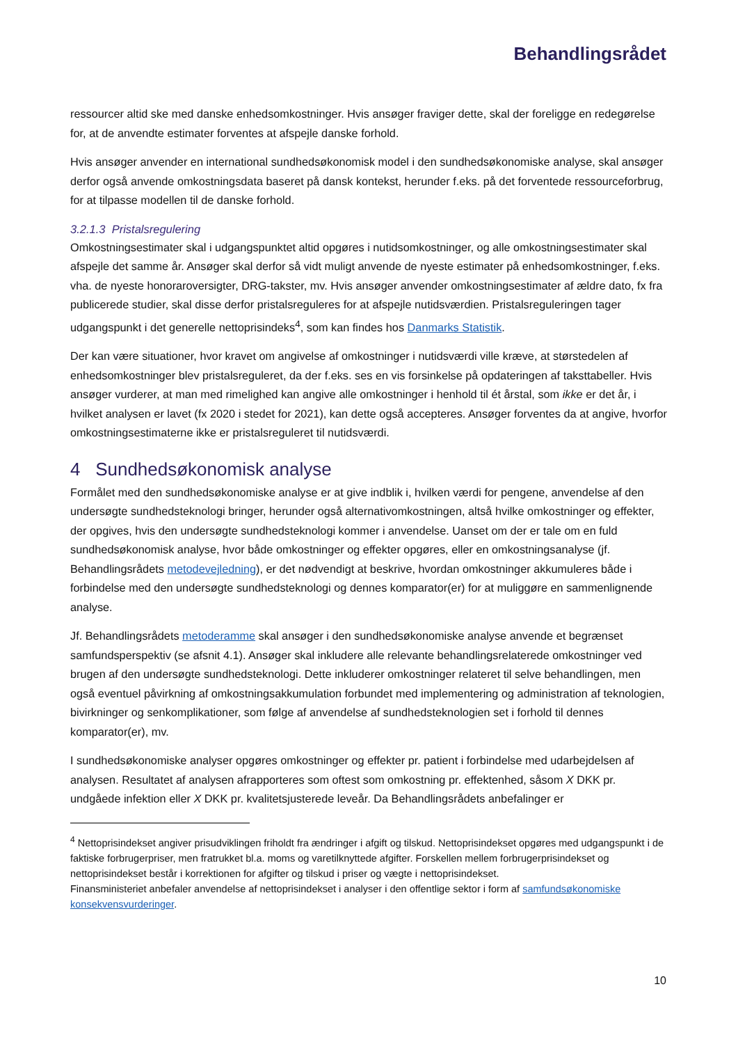Behandlingsrådet
ressourcer altid ske med danske enhedsomkostninger. Hvis ansøger fraviger dette, skal der foreligge en redegørelse for, at de anvendte estimater forventes at afspejle danske forhold.
Hvis ansøger anvender en international sundhedsøkonomisk model i den sundhedsøkonomiske analyse, skal ansøger derfor også anvende omkostningsdata baseret på dansk kontekst, herunder f.eks. på det forventede ressourceforbrug, for at tilpasse modellen til de danske forhold.
3.2.1.3 Pristalsregulering
Omkostningsestimater skal i udgangspunktet altid opgøres i nutidsomkostninger, og alle omkostningsestimater skal afspejle det samme år. Ansøger skal derfor så vidt muligt anvende de nyeste estimater på enhedsomkostninger, f.eks. vha. de nyeste honoraroversigter, DRG-takster, mv. Hvis ansøger anvender omkostningsestimater af ældre dato, fx fra publicerede studier, skal disse derfor pristalsreguleres for at afspejle nutidsværdien. Pristalsreguleringen tager udgangspunkt i det generelle nettoprisindeks<sup>4</sup>, som kan findes hos Danmarks Statistik.
Der kan være situationer, hvor kravet om angivelse af omkostninger i nutidsværdi ville kræve, at størstedelen af enhedsomkostninger blev pristalsreguleret, da der f.eks. ses en vis forsinkelse på opdateringen af taksttabeller. Hvis ansøger vurderer, at man med rimelighed kan angive alle omkostninger i henhold til ét årstal, som ikke er det år, i hvilket analysen er lavet (fx 2020 i stedet for 2021), kan dette også accepteres. Ansøger forventes da at angive, hvorfor omkostningsestimaterne ikke er pristalsreguleret til nutidsværdi.
4 Sundhedsøkonomisk analyse
Formålet med den sundhedsøkonomiske analyse er at give indblik i, hvilken værdi for pengene, anvendelse af den undersøgte sundhedsteknologi bringer, herunder også alternativomkostningen, altså hvilke omkostninger og effekter, der opgives, hvis den undersøgte sundhedsteknologi kommer i anvendelse. Uanset om der er tale om en fuld sundhedsøkonomisk analyse, hvor både omkostninger og effekter opgøres, eller en omkostningsanalyse (jf. Behandlingsrådets metodevejledning), er det nødvendigt at beskrive, hvordan omkostninger akkumuleres både i forbindelse med den undersøgte sundhedsteknologi og dennes komparator(er) for at muliggøre en sammenlignende analyse.
Jf. Behandlingsrådets metoderamme skal ansøger i den sundhedsøkonomiske analyse anvende et begrænset samfundsperspektiv (se afsnit 4.1). Ansøger skal inkludere alle relevante behandlingsrelaterede omkostninger ved brugen af den undersøgte sundhedsteknologi. Dette inkluderer omkostninger relateret til selve behandlingen, men også eventuel påvirkning af omkostningsakkumulation forbundet med implementering og administration af teknologien, bivirkninger og senkomplikationer, som følge af anvendelse af sundhedsteknologien set i forhold til dennes komparator(er), mv.
I sundhedsøkonomiske analyser opgøres omkostninger og effekter pr. patient i forbindelse med udarbejdelsen af analysen. Resultatet af analysen afrapporteres som oftest som omkostning pr. effektenhed, såsom X DKK pr. undgåede infektion eller X DKK pr. kvalitetsjusterede leveår. Da Behandlingsrådets anbefalinger er
<sup>4</sup> Nettoprisindekset angiver prisudviklingen friholdt fra ændringer i afgift og tilskud. Nettoprisindekset opgøres med udgangspunkt i de faktiske forbrugerpriser, men fratrukket bl.a. moms og varetilknyttede afgifter. Forskellen mellem forbrugerprisindekset og nettoprisindekset består i korrektionen for afgifter og tilskud i priser og vægte i nettoprisindekset.
Finansministeriet anbefaler anvendelse af nettoprisindekset i analyser i den offentlige sektor i form af samfundsøkonomiske konsekvensvurderinger.
10